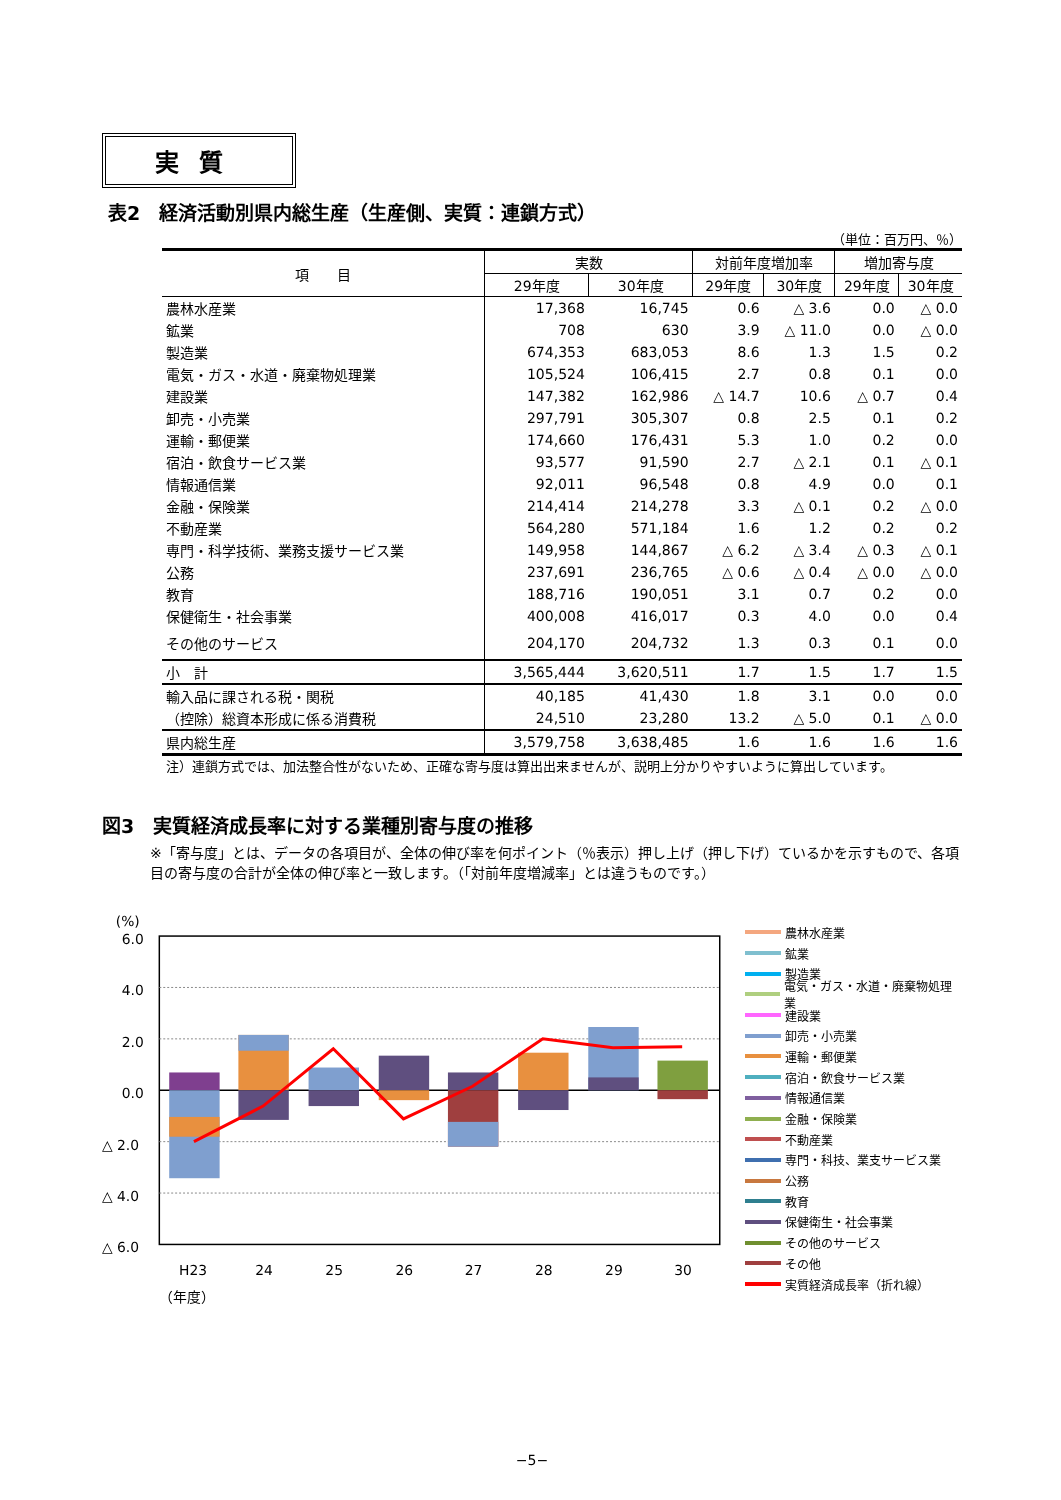実質
表2　経済活動別県内総生産（生産側、実質：連鎖方式）
（単位：百万円、％）
| 項 目 | 実数 | | 対前年度増加率 | | 増加寄与度 | |
| --- | --- | --- | --- | --- | --- | --- |
| | 29年度 | 30年度 | 29年度 | 30年度 | 29年度 | 30年度 |
| 農林水産業 | 17,368 | 16,745 | 0.6 | △ 3.6 | 0.0 | △ 0.0 |
| 鉱業 | 708 | 630 | 3.9 | △ 11.0 | 0.0 | △ 0.0 |
| 製造業 | 674,353 | 683,053 | 8.6 | 1.3 | 1.5 | 0.2 |
| 電気・ガス・水道・廃棄物処理業 | 105,524 | 106,415 | 2.7 | 0.8 | 0.1 | 0.0 |
| 建設業 | 147,382 | 162,986 | △ 14.7 | 10.6 | △ 0.7 | 0.4 |
| 卸売・小売業 | 297,791 | 305,307 | 0.8 | 2.5 | 0.1 | 0.2 |
| 運輸・郵便業 | 174,660 | 176,431 | 5.3 | 1.0 | 0.2 | 0.0 |
| 宿泊・飲食サービス業 | 93,577 | 91,590 | 2.7 | △ 2.1 | 0.1 | △ 0.1 |
| 情報通信業 | 92,011 | 96,548 | 0.8 | 4.9 | 0.0 | 0.1 |
| 金融・保険業 | 214,414 | 214,278 | 3.3 | △ 0.1 | 0.2 | △ 0.0 |
| 不動産業 | 564,280 | 571,184 | 1.6 | 1.2 | 0.2 | 0.2 |
| 専門・科学技術、業務支援サービス業 | 149,958 | 144,867 | △ 6.2 | △ 3.4 | △ 0.3 | △ 0.1 |
| 公務 | 237,691 | 236,765 | △ 0.6 | △ 0.4 | △ 0.0 | △ 0.0 |
| 教育 | 188,716 | 190,051 | 3.1 | 0.7 | 0.2 | 0.0 |
| 保健衛生・社会事業 | 400,008 | 416,017 | 0.3 | 4.0 | 0.0 | 0.4 |
| その他のサービス | 204,170 | 204,732 | 1.3 | 0.3 | 0.1 | 0.0 |
| 小 計 | 3,565,444 | 3,620,511 | 1.7 | 1.5 | 1.7 | 1.5 |
| 輸入品に課される税・関税 | 40,185 | 41,430 | 1.8 | 3.1 | 0.0 | 0.0 |
| （控除）総資本形成に係る消費税 | 24,510 | 23,280 | 13.2 | △ 5.0 | 0.1 | △ 0.0 |
| 県内総生産 | 3,579,758 | 3,638,485 | 1.6 | 1.6 | 1.6 | 1.6 |
注）連鎖方式では、加法整合性がないため、正確な寄与度は算出出来ませんが、説明上分かりやすいように算出しています。
図3　実質経済成長率に対する業種別寄与度の推移
※「寄与度」とは、データの各項目が、全体の伸び率を何ポイント（％表示）押し上げ（押し下げ）ているかを示すもので、各項目の寄与度の合計が全体の伸び率と一致します。（「対前年度増減率」とは違うものです。）
(%)
6.0
4.0
2.0
0.0
△ 2.0
△ 4.0
△ 6.0
H23
24
25
26
27
28
29
30
（年度）
農林水産業
鉱業
製造業
電気・ガス・水道・廃棄物処理業
建設業
卸売・小売業
運輸・郵便業
宿泊・飲食サービス業
情報通信業
金融・保険業
不動産業
専門・科技、業支サービス業
公務
教育
保健衛生・社会事業
その他のサービス
その他
実質経済成長率（折れ線）
−5−